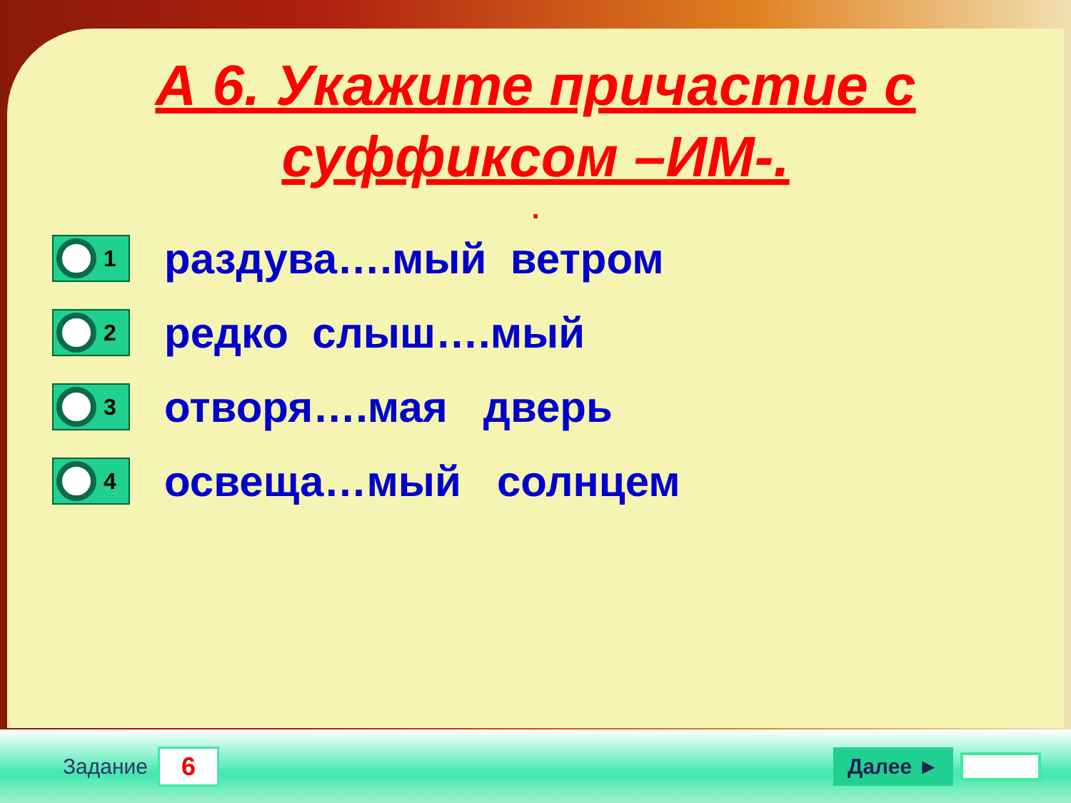А 6. Укажите причастие с
суффиксом –ИМ-.
.
1
раздува….мый ветром
2
редко слыш….мый
3
отворя….мая дверь
4
освеща…мый солнцем
Задание
6
Далее ►